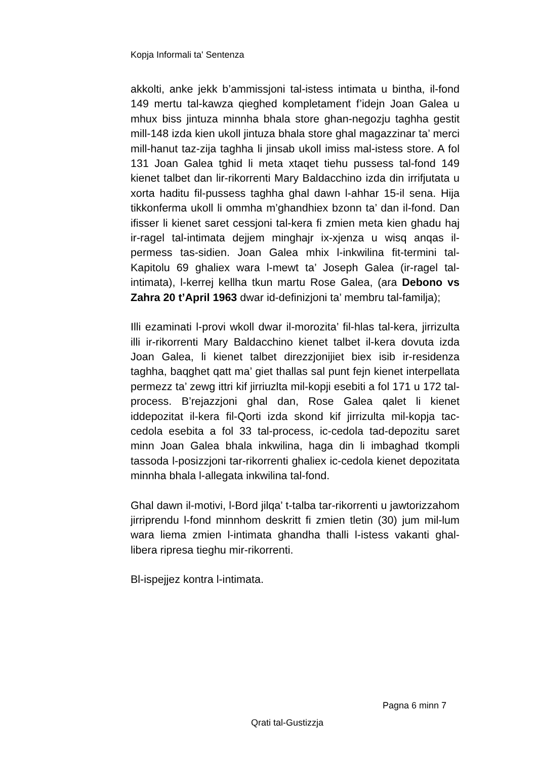Kopja Informali ta' Sentenza
akkolti, anke jekk b’ammissjoni tal-istess intimata u bintha, il-fond 149 mertu tal-kawza qieghed kompletament f’idejn Joan Galea u mhux biss jintuza minnha bhala store ghan-negozju taghha gestit mill-148 izda kien ukoll jintuza bhala store ghal magazzinar ta’ merci mill-hanut taz-zija taghha li jinsab ukoll imiss mal-istess store. A fol 131 Joan Galea tghid li meta xtaqet tiehu pussess tal-fond 149 kienet talbet dan lir-rikorrenti Mary Baldacchino izda din irrifjutata u xorta haditu fil-pussess taghha ghal dawn l-ahhar 15-il sena. Hija tikkonferma ukoll li ommha m’ghandhiex bzonn ta’ dan il-fond. Dan ifisser li kienet saret cessjoni tal-kera fi zmien meta kien ghadu haj ir-ragel tal-intimata dejjem minghajr ix-xjenza u wisq anqas il-permess tas-sidien. Joan Galea mhix l-inkwilina fit-termini tal-Kapitolu 69 ghaliex wara l-mewt ta’ Joseph Galea (ir-ragel tal-intimata), l-kerrej kellha tkun martu Rose Galea, (ara Debono vs Zahra 20 t’April 1963 dwar id-definizjoni ta’ membru tal-familja);
Illi ezaminati l-provi wkoll dwar il-morozita’ fil-hlas tal-kera, jirrizulta illi ir-rikorrenti Mary Baldacchino kienet talbet il-kera dovuta izda Joan Galea, li kienet talbet direzzjonijiet biex isib ir-residenza taghha, baqghet qatt ma’ giet thallas sal punt fejn kienet interpellata permezz ta’ zewg ittri kif jirriuzlta mil-kopji esebiti a fol 171 u 172 tal-process. B’rejazzjoni ghal dan, Rose Galea qalet li kienet iddepozitat il-kera fil-Qorti izda skond kif jirrizulta mil-kopja tac-cedola esebita a fol 33 tal-process, ic-cedola tad-depozitu saret minn Joan Galea bhala inkwilina, haga din li imbaghad tkompli tassoda l-posizzjoni tar-rikorrenti ghaliex ic-cedola kienet depozitata minnha bhala l-allegata inkwilina tal-fond.
Ghal dawn il-motivi, l-Bord jilqa’ t-talba tar-rikorrenti u jawtorizzahom jirriprendu l-fond minnhom deskritt fi zmien tletin (30) jum mil-lum wara liema zmien l-intimata ghandha thalli l-istess vakanti ghal-libera ripresa tieghu mir-rikorrenti.
Bl-ispejjez kontra l-intimata.
Pagna 6 minn 7
Qrati tal-Gustizzja